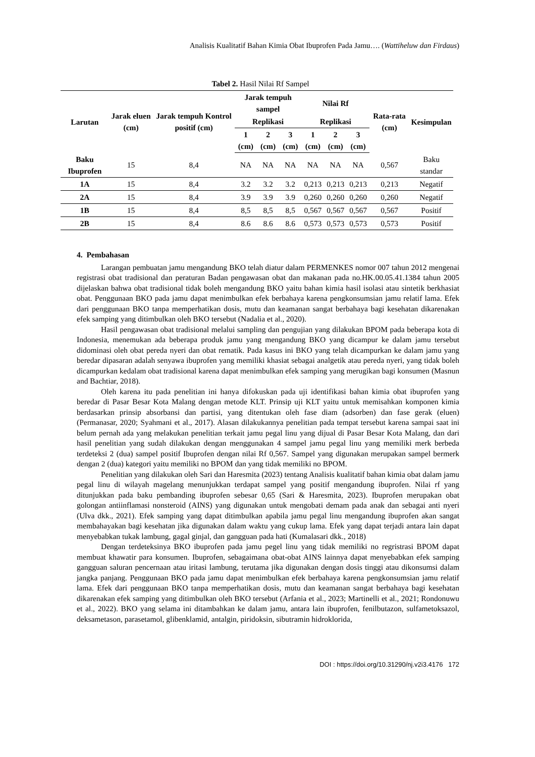Analisis Kualitatif Bahan Kimia Obat Ibuprofen Pada Jamu…. (Wattiheluw dan Firdaus)
Tabel 2. Hasil Nilai Rf Sampel
| Larutan | Jarak eluen (cm) | Jarak tempuh Kontrol positif (cm) | Jarak tempuh sampel | | | Nilai Rf | | | Rata-rata (cm) | Kesimpulan | | | | | |
| --- | --- | --- | --- | --- | --- | --- | --- | --- | --- | --- | --- | --- | --- | --- | --- |
| | | | Replikasi | | | Replikasi | | | | | | | | | |
| | | | 1 (cm) | 2 (cm) | 3 (cm) | 1 (cm) | 2 (cm) | 3 (cm) | | | | | | | |
| | | | Baku Ibuprofen | 15 | 8,4 | NA | NA | NA | | | NA | NA | NA | 0,567 | Baku standar |
| 1A | 15 | 8,4 | 3.2 | 3.2 | 3.2 | 0,213 | 0,213 | 0,213 | 0,213 | Negatif | | | | | |
| 2A | 15 | 8,4 | 3.9 | 3.9 | 3.9 | 0,260 | 0,260 | 0,260 | 0,260 | Negatif | | | | | |
| 1B | 15 | 8,4 | 8,5 | 8,5 | 8,5 | 0,567 | 0,567 | 0,567 | 0,567 | Positif | | | | | |
| 2B | 15 | 8,4 | 8.6 | 8.6 | 8.6 | 0,573 | 0,573 | 0,573 | 0,573 | Positif | | | | | |
4. Pembahasan
Larangan pembuatan jamu mengandung BKO telah diatur dalam PERMENKES nomor 007 tahun 2012 mengenai registrasi obat tradisional dan peraturan Badan pengawasan obat dan makanan pada no.HK.00.05.41.1384 tahun 2005 dijelaskan bahwa obat tradisional tidak boleh mengandung BKO yaitu bahan kimia hasil isolasi atau sintetik berkhasiat obat. Penggunaan BKO pada jamu dapat menimbulkan efek berbahaya karena pengkonsumsian jamu relatif lama. Efek dari penggunaan BKO tanpa memperhatikan dosis, mutu dan keamanan sangat berbahaya bagi kesehatan dikarenakan efek samping yang ditimbulkan oleh BKO tersebut (Nadalia et al., 2020).
Hasil pengawasan obat tradisional melalui sampling dan pengujian yang dilakukan BPOM pada beberapa kota di Indonesia, menemukan ada beberapa produk jamu yang mengandung BKO yang dicampur ke dalam jamu tersebut didominasi oleh obat pereda nyeri dan obat rematik. Pada kasus ini BKO yang telah dicampurkan ke dalam jamu yang beredar dipasaran adalah senyawa ibuprofen yang memiliki khasiat sebagai analgetik atau pereda nyeri, yang tidak boleh dicampurkan kedalam obat tradisional karena dapat menimbulkan efek samping yang merugikan bagi konsumen (Masnun and Bachtiar, 2018).
Oleh karena itu pada penelitian ini hanya difokuskan pada uji identifikasi bahan kimia obat ibuprofen yang beredar di Pasar Besar Kota Malang dengan metode KLT. Prinsip uji KLT yaitu untuk memisahkan komponen kimia berdasarkan prinsip absorbansi dan partisi, yang ditentukan oleh fase diam (adsorben) dan fase gerak (eluen) (Permanasar, 2020; Syahmani et al., 2017). Alasan dilakukannya penelitian pada tempat tersebut karena sampai saat ini belum pernah ada yang melakukan penelitian terkait jamu pegal linu yang dijual di Pasar Besar Kota Malang, dan dari hasil penelitian yang sudah dilakukan dengan menggunakan 4 sampel jamu pegal linu yang memiliki merk berbeda terdeteksi 2 (dua) sampel positif Ibuprofen dengan nilai Rf 0,567. Sampel yang digunakan merupakan sampel bermerk dengan 2 (dua) kategori yaitu memiliki no BPOM dan yang tidak memiliki no BPOM.
Penelitian yang dilakukan oleh Sari dan Haresmita (2023) tentang Analisis kualitatif bahan kimia obat dalam jamu pegal linu di wilayah magelang menunjukkan terdapat sampel yang positif mengandung ibuprofen. Nilai rf yang ditunjukkan pada baku pembanding ibuprofen sebesar 0,65 (Sari & Haresmita, 2023). Ibuprofen merupakan obat golongan antiinflamasi nonsteroid (AINS) yang digunakan untuk mengobati demam pada anak dan sebagai anti nyeri (Ulva dkk., 2021). Efek samping yang dapat ditimbulkan apabila jamu pegal linu mengandung ibuprofen akan sangat membahayakan bagi kesehatan jika digunakan dalam waktu yang cukup lama. Efek yang dapat terjadi antara lain dapat menyebabkan tukak lambung, gagal ginjal, dan gangguan pada hati (Kumalasari dkk., 2018)
Dengan terdeteksinya BKO ibuprofen pada jamu pegel linu yang tidak memiliki no regristrasi BPOM dapat membuat khawatir para konsumen. Ibuprofen, sebagaimana obat-obat AINS lainnya dapat menyebabkan efek samping gangguan saluran pencernaan atau iritasi lambung, terutama jika digunakan dengan dosis tinggi atau dikonsumsi dalam jangka panjang. Penggunaan BKO pada jamu dapat menimbulkan efek berbahaya karena pengkonsumsian jamu relatif lama. Efek dari penggunaan BKO tanpa memperhatikan dosis, mutu dan keamanan sangat berbahaya bagi kesehatan dikarenakan efek samping yang ditimbulkan oleh BKO tersebut (Arfania et al., 2023; Martinelli et al., 2021; Rondonuwu et al., 2022). BKO yang selama ini ditambahkan ke dalam jamu, antara lain ibuprofen, fenilbutazon, sulfametoksazol, deksametason, parasetamol, glibenklamid, antalgin, piridoksin, sibutramin hidroklorida,
DOI : https://doi.org/10.31290/nj.v2i3.4176 172